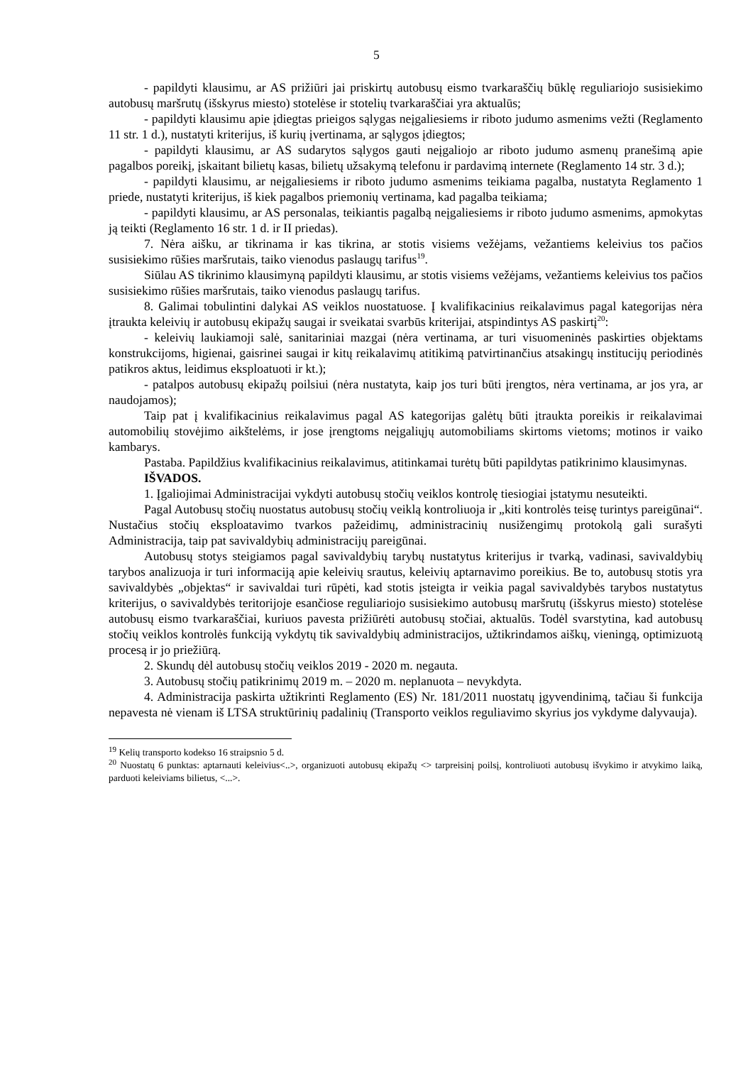5
- papildyti klausimu, ar AS prižiūri jai priskirtų autobusų eismo tvarkaraščių būklę reguliariojo susisiekimo autobusų maršrutų (išskyrus miesto) stotelėse ir stotelių tvarkaraščiai yra aktualūs;
- papildyti klausimu apie įdiegtas prieigos sąlygas neįgaliesiems ir riboto judumo asmenims vežti (Reglamento 11 str. 1 d.), nustatyti kriterijus, iš kurių įvertinama, ar sąlygos įdiegtos;
- papildyti klausimu, ar AS sudarytos sąlygos gauti neįgaliojo ar riboto judumo asmenų pranešimą apie pagalbos poreikį, įskaitant bilietų kasas, bilietų užsakymą telefonu ir pardavimą internete (Reglamento 14 str. 3 d.);
- papildyti klausimu, ar neįgaliesiems ir riboto judumo asmenims teikiama pagalba, nustatyta Reglamento 1 priede, nustatyti kriterijus, iš kiek pagalbos priemonių vertinama, kad pagalba teikiama;
- papildyti klausimu, ar AS personalas, teikiantis pagalbą neįgaliesiems ir riboto judumo asmenims, apmokytas ją teikti (Reglamento 16 str. 1 d. ir II priedas).
7. Nėra aišku, ar tikrinama ir kas tikrina, ar stotis visiems vežėjams, vežantiems keleivius tos pačios susisiekimo rūšies maršrutais, taiko vienodus paslaugų tarifus<sup>19</sup>.
Siūlau AS tikrinimo klausimyną papildyti klausimu, ar stotis visiems vežėjams, vežantiems keleivius tos pačios susisiekimo rūšies maršrutais, taiko vienodus paslaugų tarifus.
8. Galimai tobulintini dalykai AS veiklos nuostatuose. Į kvalifikacinius reikalavimus pagal kategorijas nėra įtraukta keleivių ir autobusų ekipažų saugai ir sveikatai svarbūs kriterijai, atspindintys AS paskirtį<sup>20</sup>:
- keleivių laukiamoji salė, sanitariniai mazgai (nėra vertinama, ar turi visuomeninės paskirties objektams konstrukcijoms, higienai, gaisrinei saugai ir kitų reikalavimų atitikimą patvirtinančius atsakingų institucijų periodinės patikros aktus, leidimus eksploatuoti ir kt.);
- patalpos autobusų ekipažų poilsiui (nėra nustatyta, kaip jos turi būti įrengtos, nėra vertinama, ar jos yra, ar naudojamos);
Taip pat į kvalifikacinius reikalavimus pagal AS kategorijas galėtų būti įtraukta poreikis ir reikalavimai automobilių stovėjimo aikštelėms, ir jose įrengtoms neįgaliųjų automobiliams skirtoms vietoms; motinos ir vaiko kambarys.
Pastaba. Papildžius kvalifikacinius reikalavimus, atitinkamai turėtų būti papildytas patikrinimo klausimynas.
IŠVADOS.
1. Įgaliojimai Administracijai vykdyti autobusų stočių veiklos kontrolę tiesiogiai įstatymu nesuteikti.
Pagal Autobusų stočių nuostatus autobusų stočių veiklą kontroliuoja ir „kiti kontrolės teisę turintys pareigūnai“. Nustačius stočių eksploatavimo tvarkos pažeidimų, administracinių nusižengimų protokolą gali surašyti Administracija, taip pat savivaldybių administracijų pareigūnai.
Autobusų stotys steigiamos pagal savivaldybių tarybų nustatytus kriterijus ir tvarką, vadinasi, savivaldybių tarybos analizuoja ir turi informaciją apie keleivių srautus, keleivių aptarnavimo poreikius. Be to, autobusų stotis yra savivaldybės „objektas“ ir savivaldai turi rūpėti, kad stotis įsteigta ir veikia pagal savivaldybės tarybos nustatytus kriterijus, o savivaldybės teritorijoje esančiose reguliariojo susisiekimo autobusų maršrutų (išskyrus miesto) stotelėse autobusų eismo tvarkaraščiai, kuriuos pavesta prižiūrėti autobusų stočiai, aktualūs. Todėl svarstytina, kad autobusų stočių veiklos kontrolės funkciją vykdytų tik savivaldybių administracijos, užtikrindamos aiškų, vieningą, optimizuotą procesą ir jo priežiūrą.
2. Skundų dėl autobusų stočių veiklos 2019 - 2020 m. negauta.
3. Autobusų stočių patikrinimų 2019 m. – 2020 m. neplanuota – nevykdyta.
4. Administracija paskirta užtikrinti Reglamento (ES) Nr. 181/2011 nuostatų įgyvendinimą, tačiau ši funkcija nepavesta nė vienam iš LTSA struktūrinių padalinių (Transporto veiklos reguliavimo skyrius jos vykdyme dalyvauja).
<sup>19</sup> Kelių transporto kodekso 16 straipsnio 5 d.
<sup>20</sup> Nuostatų 6 punktas: aptarnauti keleivius<..>, organizuoti autobusų ekipažų <> tarpreisinį poilsį, kontroliuoti autobusų išvykimo ir atvykimo laiką, parduoti keleiviams bilietus, <...>.